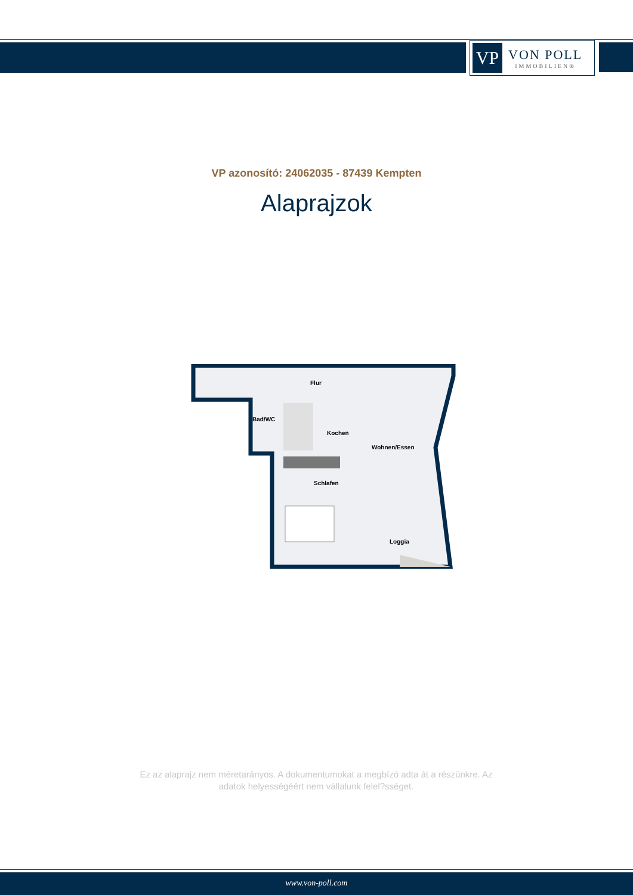VP
VON POLL
IMMOBILIEN®
VP azonosító: 24062035 - 87439 Kempten
Alaprajzok
Flur
Bad/WC
Kochen
Wohnen/Essen
Schlafen
Loggia
Ez az alaprajz nem méretarányos. A dokumentumokat a megbízó adta át a részünkre. Az adatok helyességéért nem vállalunk felel?sséget.
www.von-poll.com